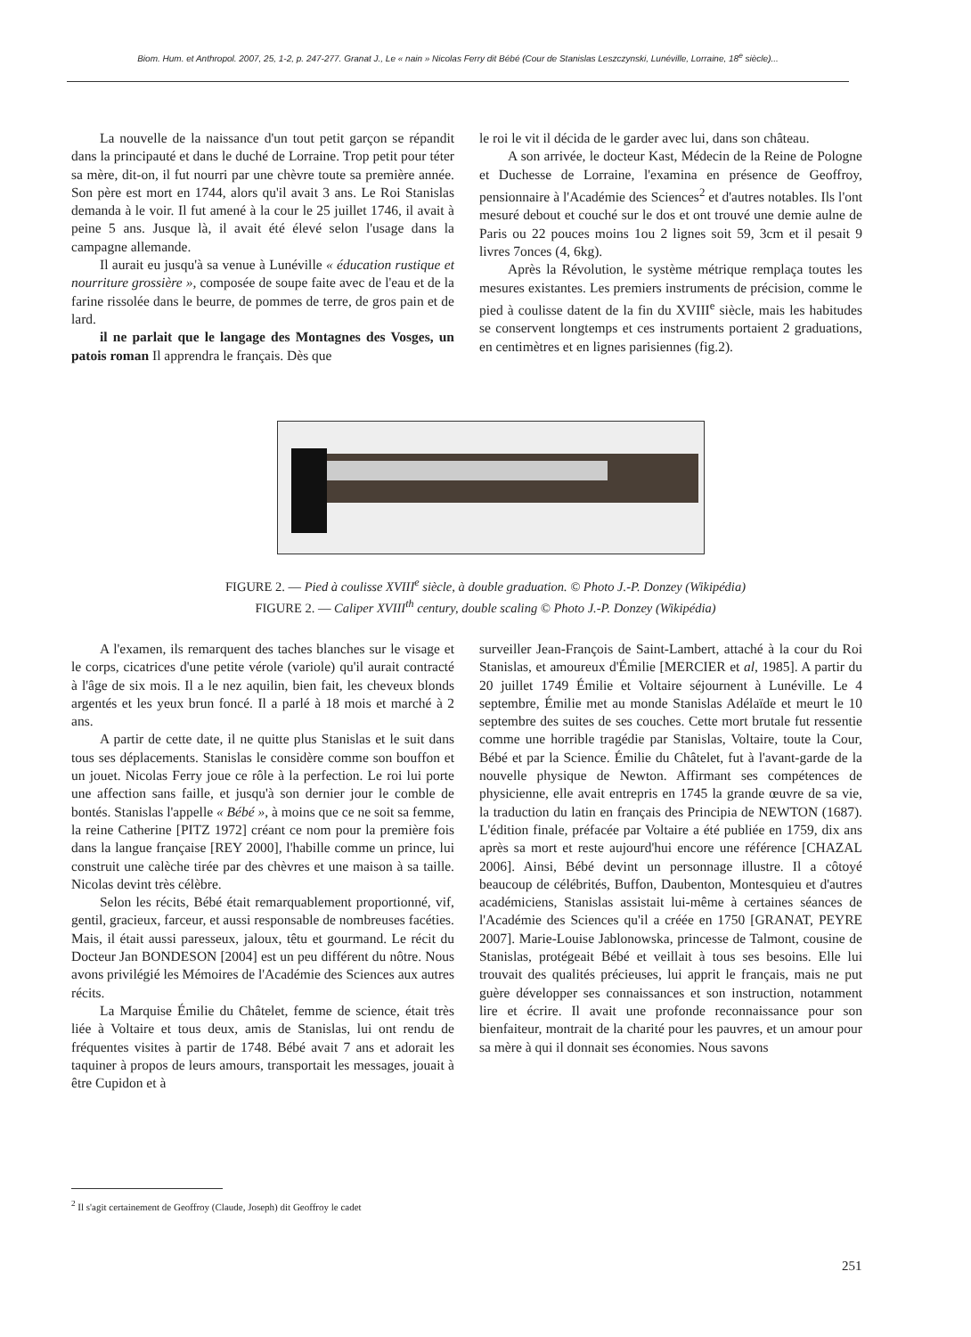Biom. Hum. et Anthropol. 2007, 25, 1-2, p. 247-277. Granat J., Le « nain » Nicolas Ferry dit Bébé (Cour de Stanislas Leszczynski, Lunéville, Lorraine, 18<sup>e</sup> siècle)...
La nouvelle de la naissance d'un tout petit garçon se répandit dans la principauté et dans le duché de Lorraine. Trop petit pour téter sa mère, dit-on, il fut nourri par une chèvre toute sa première année. Son père est mort en 1744, alors qu'il avait 3 ans. Le Roi Stanislas demanda à le voir. Il fut amené à la cour le 25 juillet 1746, il avait à peine 5 ans. Jusque là, il avait été élevé selon l'usage dans la campagne allemande.
Il aurait eu jusqu'à sa venue à Lunéville « éducation rustique et nourriture grossière », composée de soupe faite avec de l'eau et de la farine rissolée dans le beurre, de pommes de terre, de gros pain et de lard.
il ne parlait que le langage des Montagnes des Vosges, un patois roman Il apprendra le français. Dès que
le roi le vit il décida de le garder avec lui, dans son château.
A son arrivée, le docteur Kast, Médecin de la Reine de Pologne et Duchesse de Lorraine, l'examina en présence de Geoffroy, pensionnaire à l'Académie des Sciences<sup>2</sup> et d'autres notables. Ils l'ont mesuré debout et couché sur le dos et ont trouvé une demie aulne de Paris ou 22 pouces moins 1ou 2 lignes soit 59, 3cm et il pesait 9 livres 7onces (4, 6kg).
Après la Révolution, le système métrique remplaça toutes les mesures existantes. Les premiers instruments de précision, comme le pied à coulisse datent de la fin du XVIII<sup>e</sup> siècle, mais les habitudes se conservent longtemps et ces instruments portaient 2 graduations, en centimètres et en lignes parisiennes (fig.2).
FIGURE 2. — Pied à coulisse XVIII<sup>e</sup> siècle, à double graduation. © Photo J.-P. Donzey (Wikipédia)
FIGURE 2. — Caliper XVIII<sup>th</sup> century, double scaling © Photo J.-P. Donzey (Wikipédia)
A l'examen, ils remarquent des taches blanches sur le visage et le corps, cicatrices d'une petite vérole (variole) qu'il aurait contracté à l'âge de six mois. Il a le nez aquilin, bien fait, les cheveux blonds argentés et les yeux brun foncé. Il a parlé à 18 mois et marché à 2 ans.
A partir de cette date, il ne quitte plus Stanislas et le suit dans tous ses déplacements. Stanislas le considère comme son bouffon et un jouet. Nicolas Ferry joue ce rôle à la perfection. Le roi lui porte une affection sans faille, et jusqu'à son dernier jour le comble de bontés. Stanislas l'appelle « Bébé », à moins que ce ne soit sa femme, la reine Catherine [PITZ 1972] créant ce nom pour la première fois dans la langue française [REY 2000], l'habille comme un prince, lui construit une calèche tirée par des chèvres et une maison à sa taille. Nicolas devint très célèbre.
Selon les récits, Bébé était remarquablement proportionné, vif, gentil, gracieux, farceur, et aussi responsable de nombreuses facéties. Mais, il était aussi paresseux, jaloux, têtu et gourmand. Le récit du Docteur Jan BONDESON [2004] est un peu différent du nôtre. Nous avons privilégié les Mémoires de l'Académie des Sciences aux autres récits.
La Marquise Émilie du Châtelet, femme de science, était très liée à Voltaire et tous deux, amis de Stanislas, lui ont rendu de fréquentes visites à partir de 1748. Bébé avait 7 ans et adorait les taquiner à propos de leurs amours, transportait les messages, jouait à être Cupidon et à
surveiller Jean-François de Saint-Lambert, attaché à la cour du Roi Stanislas, et amoureux d'Émilie [MERCIER et al, 1985]. A partir du 20 juillet 1749 Émilie et Voltaire séjournent à Lunéville. Le 4 septembre, Émilie met au monde Stanislas Adélaïde et meurt le 10 septembre des suites de ses couches. Cette mort brutale fut ressentie comme une horrible tragédie par Stanislas, Voltaire, toute la Cour, Bébé et par la Science. Émilie du Châtelet, fut à l'avant-garde de la nouvelle physique de Newton. Affirmant ses compétences de physicienne, elle avait entrepris en 1745 la grande œuvre de sa vie, la traduction du latin en français des Principia de NEWTON (1687). L'édition finale, préfacée par Voltaire a été publiée en 1759, dix ans après sa mort et reste aujourd'hui encore une référence [CHAZAL 2006]. Ainsi, Bébé devint un personnage illustre. Il a côtoyé beaucoup de célébrités, Buffon, Daubenton, Montesquieu et d'autres académiciens, Stanislas assistait lui-même à certaines séances de l'Académie des Sciences qu'il a créée en 1750 [GRANAT, PEYRE 2007]. Marie-Louise Jablonowska, princesse de Talmont, cousine de Stanislas, protégeait Bébé et veillait à tous ses besoins. Elle lui trouvait des qualités précieuses, lui apprit le français, mais ne put guère développer ses connaissances et son instruction, notamment lire et écrire. Il avait une profonde reconnaissance pour son bienfaiteur, montrait de la charité pour les pauvres, et un amour pour sa mère à qui il donnait ses économies. Nous savons
<sup>2</sup> Il s'agit certainement de Geoffroy (Claude, Joseph) dit Geoffroy le cadet
251